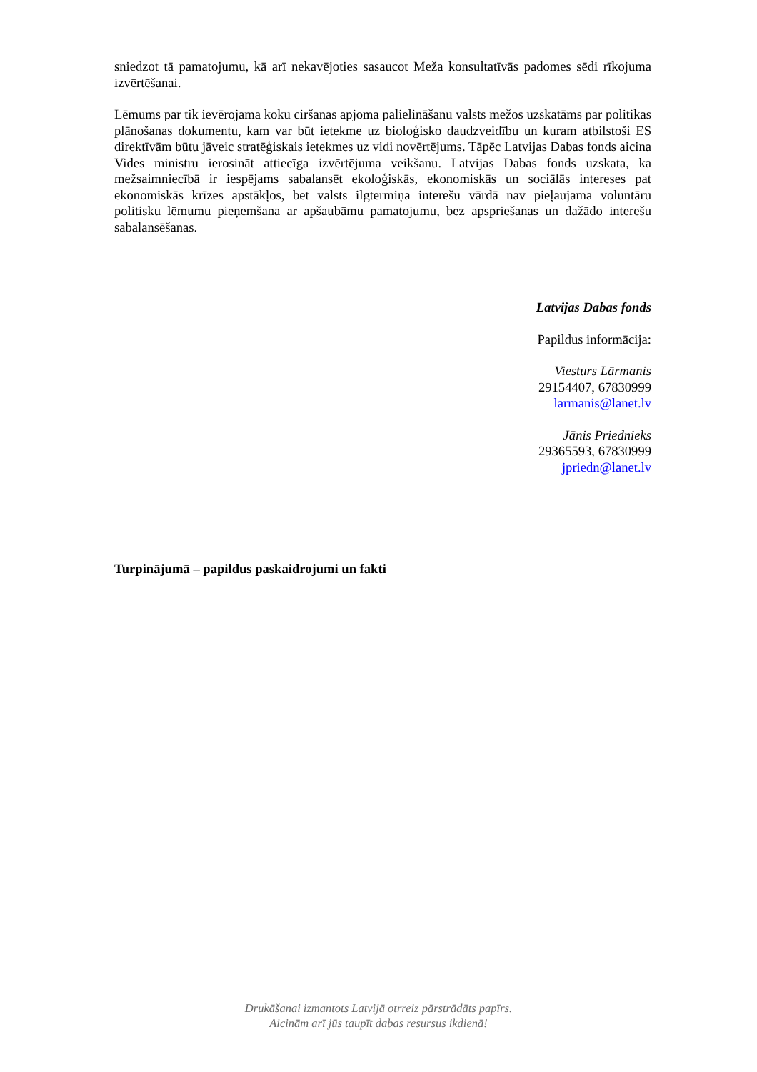sniedzot tā pamatojumu, kā arī nekavējoties sasaucot Meža konsultatīvās padomes sēdi rīkojuma izvērtēšanai.
Lēmums par tik ievērojama koku ciršanas apjoma palielināšanu valsts mežos uzskatāms par politikas plānošanas dokumentu, kam var būt ietekme uz bioloģisko daudzveidību un kuram atbilstoši ES direktīvām būtu jāveic stratēģiskais ietekmes uz vidi novērtējums. Tāpēc Latvijas Dabas fonds aicina Vides ministru ierosināt attiecīga izvērtējuma veikšanu. Latvijas Dabas fonds uzskata, ka mežsaimniecībā ir iespējams sabalansēt ekoloģiskās, ekonomiskās un sociālās intereses pat ekonomiskās krīzes apstākļos, bet valsts ilgtermiņa interešu vārdā nav pieļaujama voluntāru politisku lēmumu pieņemšana ar apšaubāmu pamatojumu, bez apspriešanas un dažādo interešu sabalansēšanas.
Latvijas Dabas fonds
Papildus informācija:
Viesturs Lārmanis
29154407, 67830999
larmanis@lanet.lv
Jānis Priednieks
29365593, 67830999
jpriedn@lanet.lv
Turpinājumā – papildus paskaidrojumi un fakti
Drukāšanai izmantots Latvijā otrreiz pārstrādāts papīrs.
Aicinām arī jūs taupīt dabas resursus ikdienā!